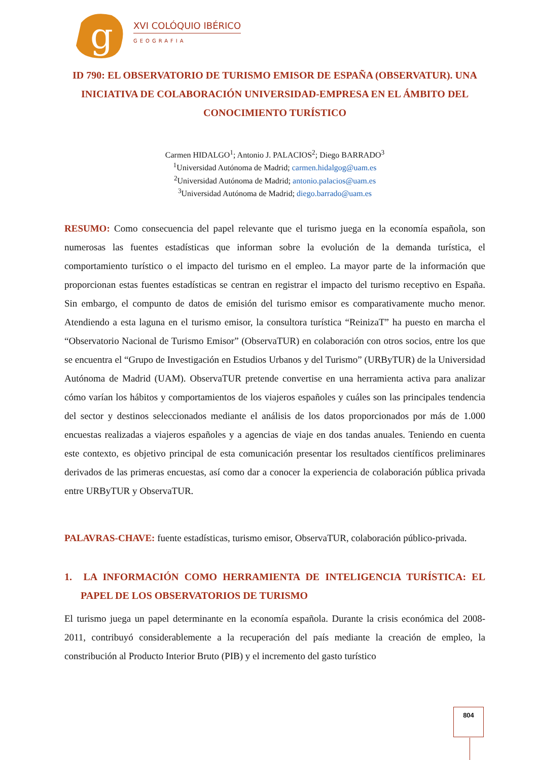g
XVI COLÓQUIO IBÉRICO
GEOGRAFIA
ID 790: EL OBSERVATORIO DE TURISMO EMISOR DE ESPAÑA (OBSERVATUR). UNA INICIATIVA DE COLABORACIÓN UNIVERSIDAD-EMPRESA EN EL ÁMBITO DEL CONOCIMIENTO TURÍSTICO
Carmen HIDALGO<sup>1</sup>; Antonio J. PALACIOS<sup>2</sup>; Diego BARRADO<sup>3</sup>
<sup>1</sup> Universidad Autónoma de Madrid; carmen.hidalgog@uam.es
<sup>2</sup> Universidad Autónoma de Madrid; antonio.palacios@uam.es
<sup>3</sup> Universidad Autónoma de Madrid; diego.barrado@uam.es
RESUMO: Como consecuencia del papel relevante que el turismo juega en la economía española, son numerosas las fuentes estadísticas que informan sobre la evolución de la demanda turística, el comportamiento turístico o el impacto del turismo en el empleo. La mayor parte de la información que proporcionan estas fuentes estadísticas se centran en registrar el impacto del turismo receptivo en España. Sin embargo, el compunto de datos de emisión del turismo emisor es comparativamente mucho menor. Atendiendo a esta laguna en el turismo emisor, la consultora turística “ReinizaT” ha puesto en marcha el “Observatorio Nacional de Turismo Emisor” (ObservaTUR) en colaboración con otros socios, entre los que se encuentra el “Grupo de Investigación en Estudios Urbanos y del Turismo” (URByTUR) de la Universidad Autónoma de Madrid (UAM). ObservaTUR pretende convertise en una herramienta activa para analizar cómo varían los hábitos y comportamientos de los viajeros españoles y cuáles son las principales tendencia del sector y destinos seleccionados mediante el análisis de los datos proporcionados por más de 1.000 encuestas realizadas a viajeros españoles y a agencias de viaje en dos tandas anuales. Teniendo en cuenta este contexto, es objetivo principal de esta comunicación presentar los resultados científicos preliminares derivados de las primeras encuestas, así como dar a conocer la experiencia de colaboración pública privada entre URByTUR y ObservaTUR.
PALAVRAS-CHAVE: fuente estadísticas, turismo emisor, ObservaTUR, colaboración público-privada.
1. LA INFORMACIÓN COMO HERRAMIENTA DE INTELIGENCIA TURÍSTICA: EL PAPEL DE LOS OBSERVATORIOS DE TURISMO
El turismo juega un papel determinante en la economía española. Durante la crisis económica del 2008-2011, contribuyó considerablemente a la recuperación del país mediante la creación de empleo, la constribución al Producto Interior Bruto (PIB) y el incremento del gasto turístico
804